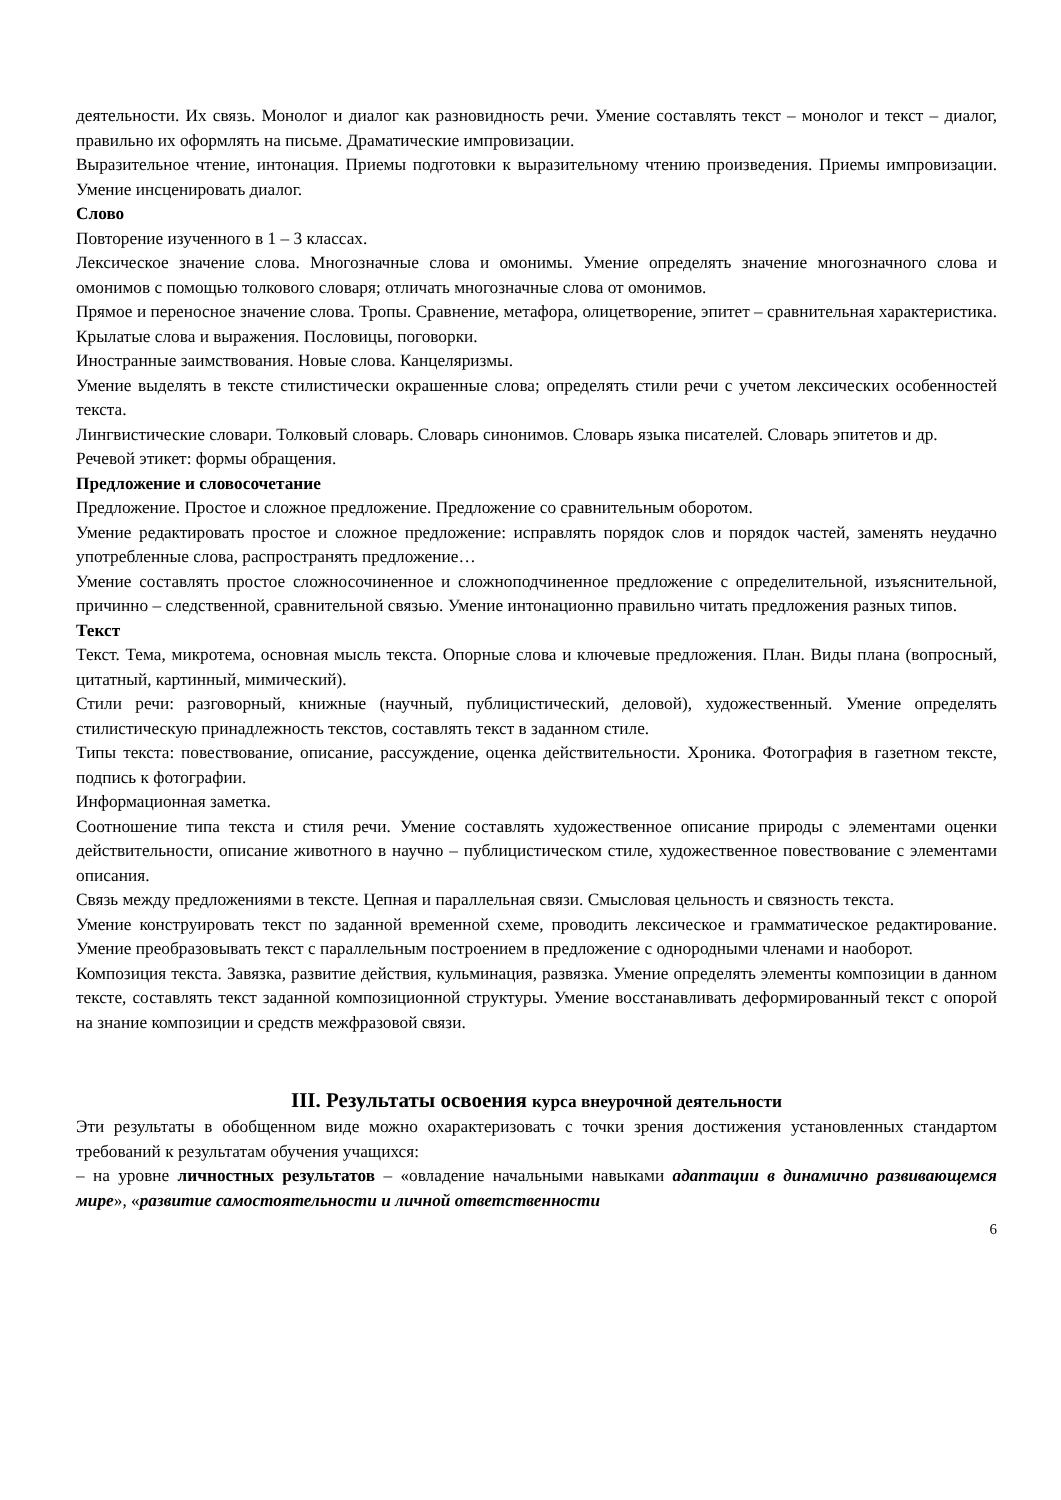деятельности. Их связь. Монолог и диалог как разновидность речи. Умение составлять текст – монолог и текст – диалог, правильно их оформлять на письме. Драматические импровизации.
Выразительное чтение, интонация. Приемы подготовки к выразительному чтению произведения. Приемы импровизации. Умение инсценировать диалог.
Слово
Повторение изученного в 1 – 3 классах.
Лексическое значение слова. Многозначные слова и омонимы. Умение определять значение многозначного слова и омонимов с помощью толкового словаря; отличать многозначные слова от омонимов.
Прямое и переносное значение слова. Тропы. Сравнение, метафора, олицетворение, эпитет – сравнительная характеристика. Крылатые слова и выражения. Пословицы, поговорки.
Иностранные заимствования. Новые слова. Канцеляризмы.
Умение выделять в тексте стилистически окрашенные слова; определять стили речи с учетом лексических особенностей текста.
Лингвистические словари. Толковый словарь. Словарь синонимов. Словарь языка писателей. Словарь эпитетов и др.
Речевой этикет: формы обращения.
Предложение и словосочетание
Предложение. Простое и сложное предложение. Предложение со сравнительным оборотом.
Умение редактировать простое и сложное предложение: исправлять порядок слов и порядок частей, заменять неудачно употребленные слова, распространять предложение…
Умение составлять простое сложносочиненное и сложноподчиненное предложение с определительной, изъяснительной, причинно – следственной, сравнительной связью. Умение интонационно правильно читать предложения разных типов.
Текст
Текст. Тема, микротема, основная мысль текста. Опорные слова и ключевые предложения. План. Виды плана (вопросный, цитатный, картинный, мимический).
Стили речи: разговорный, книжные (научный, публицистический, деловой), художественный. Умение определять стилистическую принадлежность текстов, составлять текст в заданном стиле.
Типы текста: повествование, описание, рассуждение, оценка действительности. Хроника. Фотография в газетном тексте, подпись к фотографии.
Информационная заметка.
Соотношение типа текста и стиля речи. Умение составлять художественное описание природы с элементами оценки действительности, описание животного в научно – публицистическом стиле, художественное повествование с элементами описания.
Связь между предложениями в тексте. Цепная и параллельная связи. Смысловая цельность и связность текста.
Умение конструировать текст по заданной временной схеме, проводить лексическое и грамматическое редактирование. Умение преобразовывать текст с параллельным построением в предложение с однородными членами и наоборот.
Композиция текста. Завязка, развитие действия, кульминация, развязка. Умение определять элементы композиции в данном тексте, составлять текст заданной композиционной структуры. Умение восстанавливать деформированный текст с опорой на знание композиции и средств межфразовой связи.
III. Результаты освоения курса внеурочной деятельности
Эти результаты в обобщенном виде можно охарактеризовать с точки зрения достижения установленных стандартом требований к результатам обучения учащихся:
– на уровне личностных результатов – «овладение начальными навыками адаптации в динамично развивающемся мире», «развитие самостоятельности и личной ответственности
6